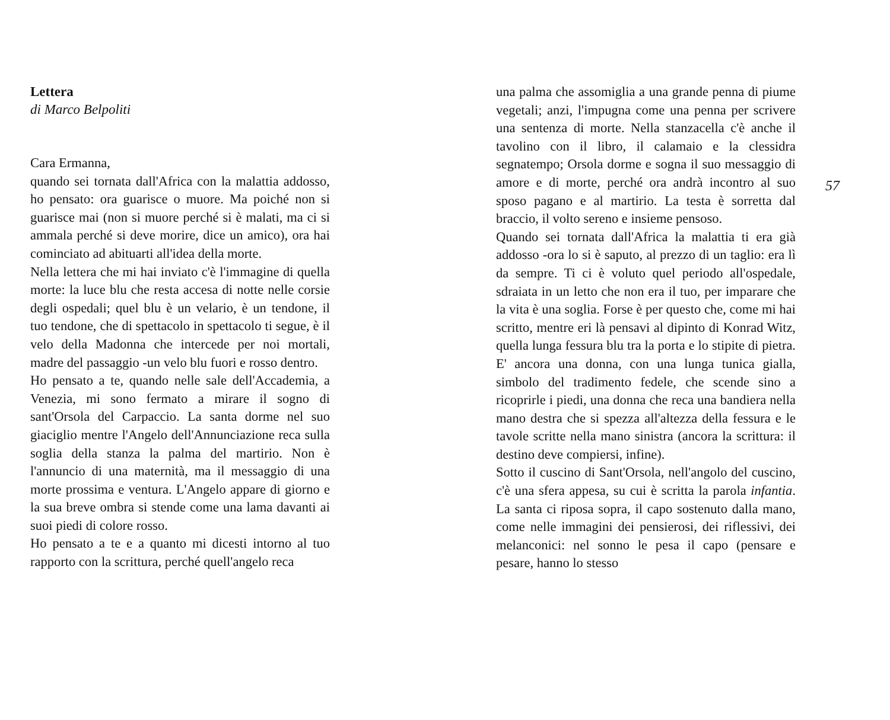Lettera
di Marco Belpoliti
Cara Ermanna,
quando sei tornata dall'Africa con la malattia addosso, ho pensato: ora guarisce o muore. Ma poiché non si guarisce mai (non si muore perché si è malati, ma ci si ammala perché si deve morire, dice un amico), ora hai cominciato ad abituarti all'idea della morte.
Nella lettera che mi hai inviato c'è l'immagine di quella morte: la luce blu che resta accesa di notte nelle corsie degli ospedali; quel blu è un velario, è un tendone, il tuo tendone, che di spettacolo in spettacolo ti segue, è il velo della Madonna che intercede per noi mortali, madre del passaggio -un velo blu fuori e rosso dentro.
Ho pensato a te, quando nelle sale dell'Accademia, a Venezia, mi sono fermato a mirare il sogno di sant'Orsola del Carpaccio. La santa dorme nel suo giaciglio mentre l'Angelo dell'Annunciazione reca sulla soglia della stanza la palma del martirio. Non è l'annuncio di una maternità, ma il messaggio di una morte prossima e ventura. L'Angelo appare di giorno e la sua breve ombra si stende come una lama davanti ai suoi piedi di colore rosso.
Ho pensato a te e a quanto mi dicesti intorno al tuo rapporto con la scrittura, perché quell'angelo reca
una palma che assomiglia a una grande penna di piume vegetali; anzi, l'impugna come una penna per scrivere una sentenza di morte. Nella stanzacella c'è anche il tavolino con il libro, il calamaio e la clessidra segnatempo; Orsola dorme e sogna il suo messaggio di amore e di morte, perché ora andrà incontro al suo sposo pagano e al martirio. La testa è sorretta dal braccio, il volto sereno e insieme pensoso.
Quando sei tornata dall'Africa la malattia ti era già addosso -ora lo si è saputo, al prezzo di un taglio: era lì da sempre. Ti ci è voluto quel periodo all'ospedale, sdraiata in un letto che non era il tuo, per imparare che la vita è una soglia. Forse è per questo che, come mi hai scritto, mentre eri là pensavi al dipinto di Konrad Witz, quella lunga fessura blu tra la porta e lo stipite di pietra. E' ancora una donna, con una lunga tunica gialla, simbolo del tradimento fedele, che scende sino a ricoprirle i piedi, una donna che reca una bandiera nella mano destra che si spezza all'altezza della fessura e le tavole scritte nella mano sinistra (ancora la scrittura: il destino deve compiersi, infine).
Sotto il cuscino di Sant'Orsola, nell'angolo del cuscino, c'è una sfera appesa, su cui è scritta la parola infantia. La santa ci riposa sopra, il capo sostenuto dalla mano, come nelle immagini dei pensierosi, dei riflessivi, dei melanconici: nel sonno le pesa il capo (pensare e pesare, hanno lo stesso
57